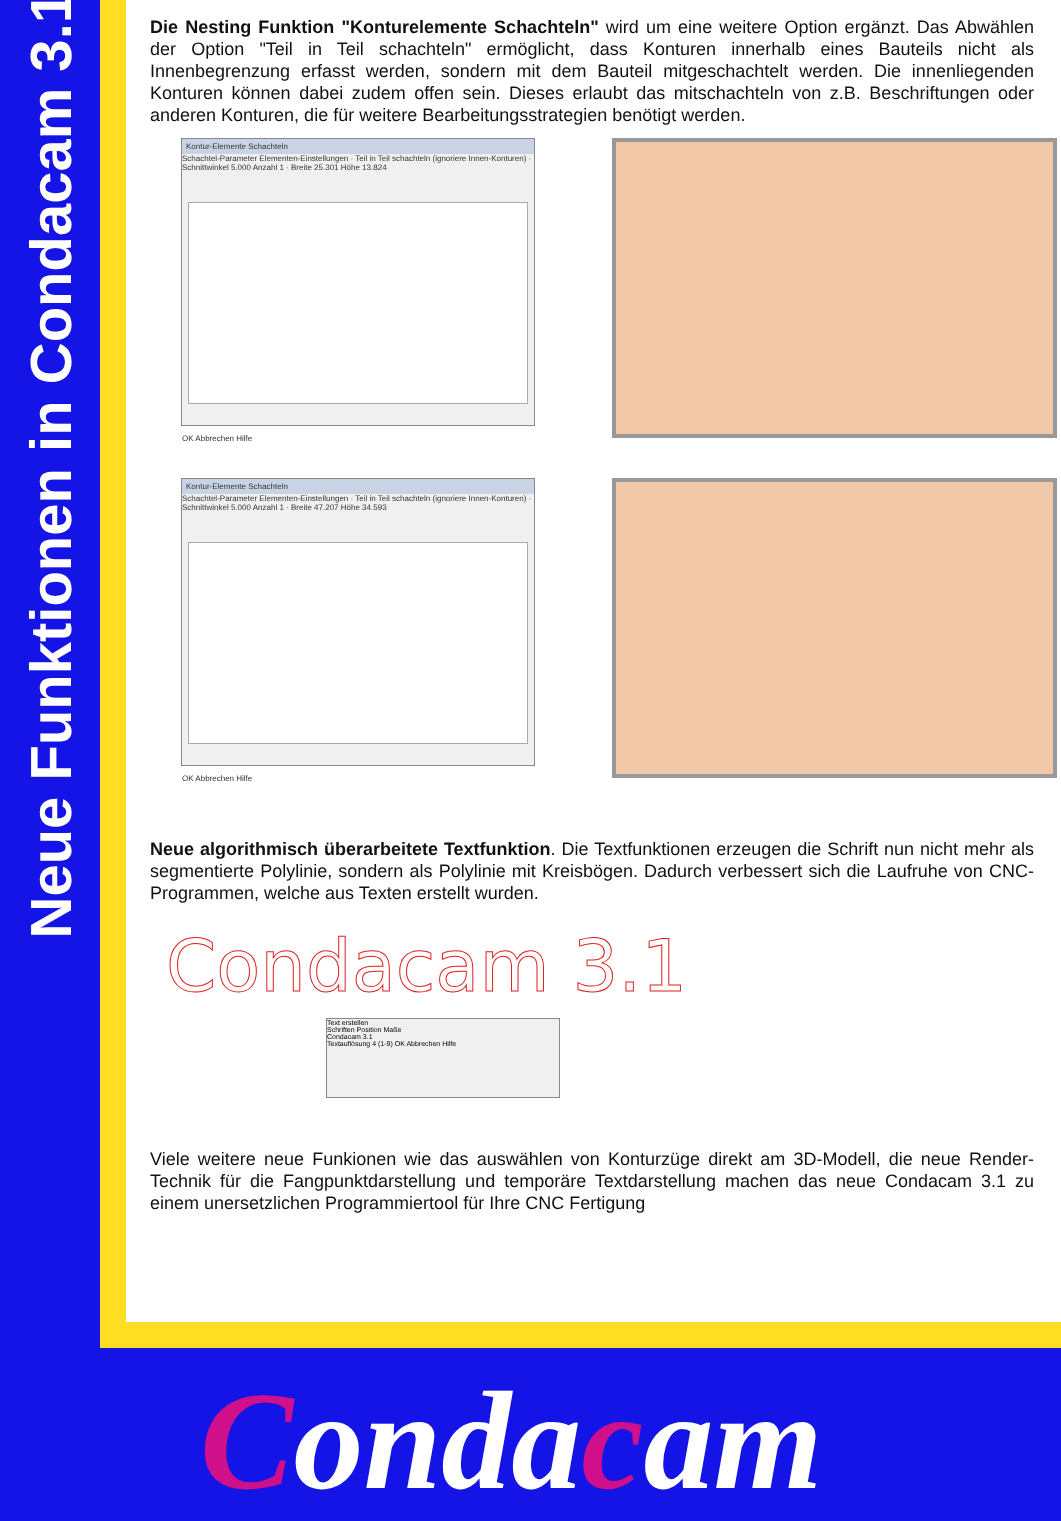Neue Funktionen in Condacam 3.1
Die Nesting Funktion "Konturelemente Schachteln" wird um eine weitere Option ergänzt. Das Abwählen der Option "Teil in Teil schachteln" ermöglicht, dass Konturen innerhalb eines Bauteils nicht als Innenbegrenzung erfasst werden, sondern mit dem Bauteil mitgeschachtelt werden. Die innenliegenden Konturen können dabei zudem offen sein. Dieses erlaubt das mitschachteln von z.B. Beschriftungen oder anderen Konturen, die für weitere Bearbeitungsstrategien benötigt werden.
Kontur-Elemente Schachteln
Schachtel-Parameter Elementen-Einstellungen · Teil in Teil schachteln (ignoriere Innen-Konturen) · Schnittwinkel 5.000 Anzahl 1 · Breite 25.301 Höhe 13.824
OK Abbrechen Hilfe
Kontur-Elemente Schachteln
Schachtel-Parameter Elementen-Einstellungen · Teil in Teil schachteln (ignoriere Innen-Konturen) · Schnittwinkel 5.000 Anzahl 1 · Breite 47.207 Höhe 34.593
OK Abbrechen Hilfe
Neue algorithmisch überarbeitete Textfunktion. Die Textfunktionen erzeugen die Schrift nun nicht mehr als segmentierte Polylinie, sondern als Polylinie mit Kreisbögen. Dadurch verbessert sich die Laufruhe von CNC-Programmen, welche aus Texten erstellt wurden.
Condacam 3.1
Text erstellen
Schriften Position Maße
Condacam 3.1
Textauflösung 4 (1-9) OK Abbrechen Hilfe
Viele weitere neue Funkionen wie das auswählen von Konturzüge direkt am 3D-Modell, die neue Render-Technik für die Fangpunktdarstellung und temporäre Textdarstellung machen das neue Condacam 3.1 zu einem unersetzlichen Programmiertool für Ihre CNC Fertigung
Condacam